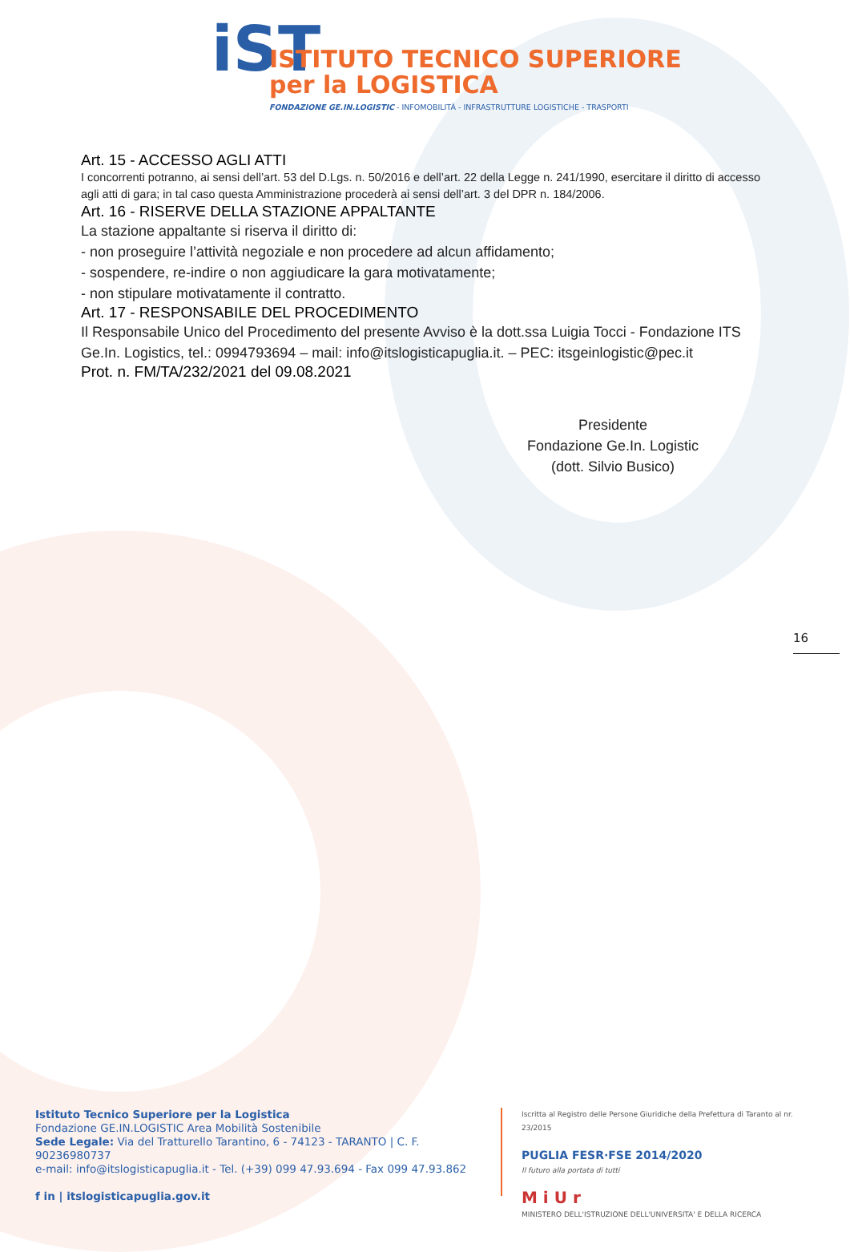iST
ISTITUTO TECNICO SUPERIORE
per la LOGISTICA
FONDAZIONE GE.IN.LOGISTIC - INFOMOBILITÀ - INFRASTRUTTURE LOGISTICHE - TRASPORTI
Art. 15 - ACCESSO AGLI ATTI
I concorrenti potranno, ai sensi dell’art. 53 del D.Lgs. n. 50/2016 e dell’art. 22 della Legge n. 241/1990, esercitare il diritto di accesso agli atti di gara; in tal caso questa Amministrazione procederà ai sensi dell’art. 3 del DPR n. 184/2006.
Art. 16 - RISERVE DELLA STAZIONE APPALTANTE
La stazione appaltante si riserva il diritto di:
- non proseguire l’attività negoziale e non procedere ad alcun affidamento;
- sospendere, re-indire o non aggiudicare la gara motivatamente;
- non stipulare motivatamente il contratto.
Art. 17 - RESPONSABILE DEL PROCEDIMENTO
Il Responsabile Unico del Procedimento del presente Avviso è la dott.ssa Luigia Tocci - Fondazione ITS Ge.In. Logistics, tel.: 0994793694 – mail: info@itslogisticapuglia.it. – PEC: itsgeinlogistic@pec.it
Prot. n. FM/TA/232/2021 del 09.08.2021
Presidente
Fondazione Ge.In. Logistic
(dott. Silvio Busico)
16
Istituto Tecnico Superiore per la Logistica
Fondazione GE.IN.LOGISTIC Area Mobilità Sostenibile
Sede Legale: Via del Tratturello Tarantino, 6 - 74123 - TARANTO | C. F. 90236980737
e-mail: info@itslogisticapuglia.it - Tel. (+39) 099 47.93.694 - Fax 099 47.93.862
f in | itslogisticapuglia.gov.it
Iscritta al Registro delle Persone Giuridiche della Prefettura di Taranto al nr. 23/2015
PUGLIA FESR·FSE 2014/2020
Il futuro alla portata di tutti
M i U r
MINISTERO DELL'ISTRUZIONE DELL'UNIVERSITA' E DELLA RICERCA